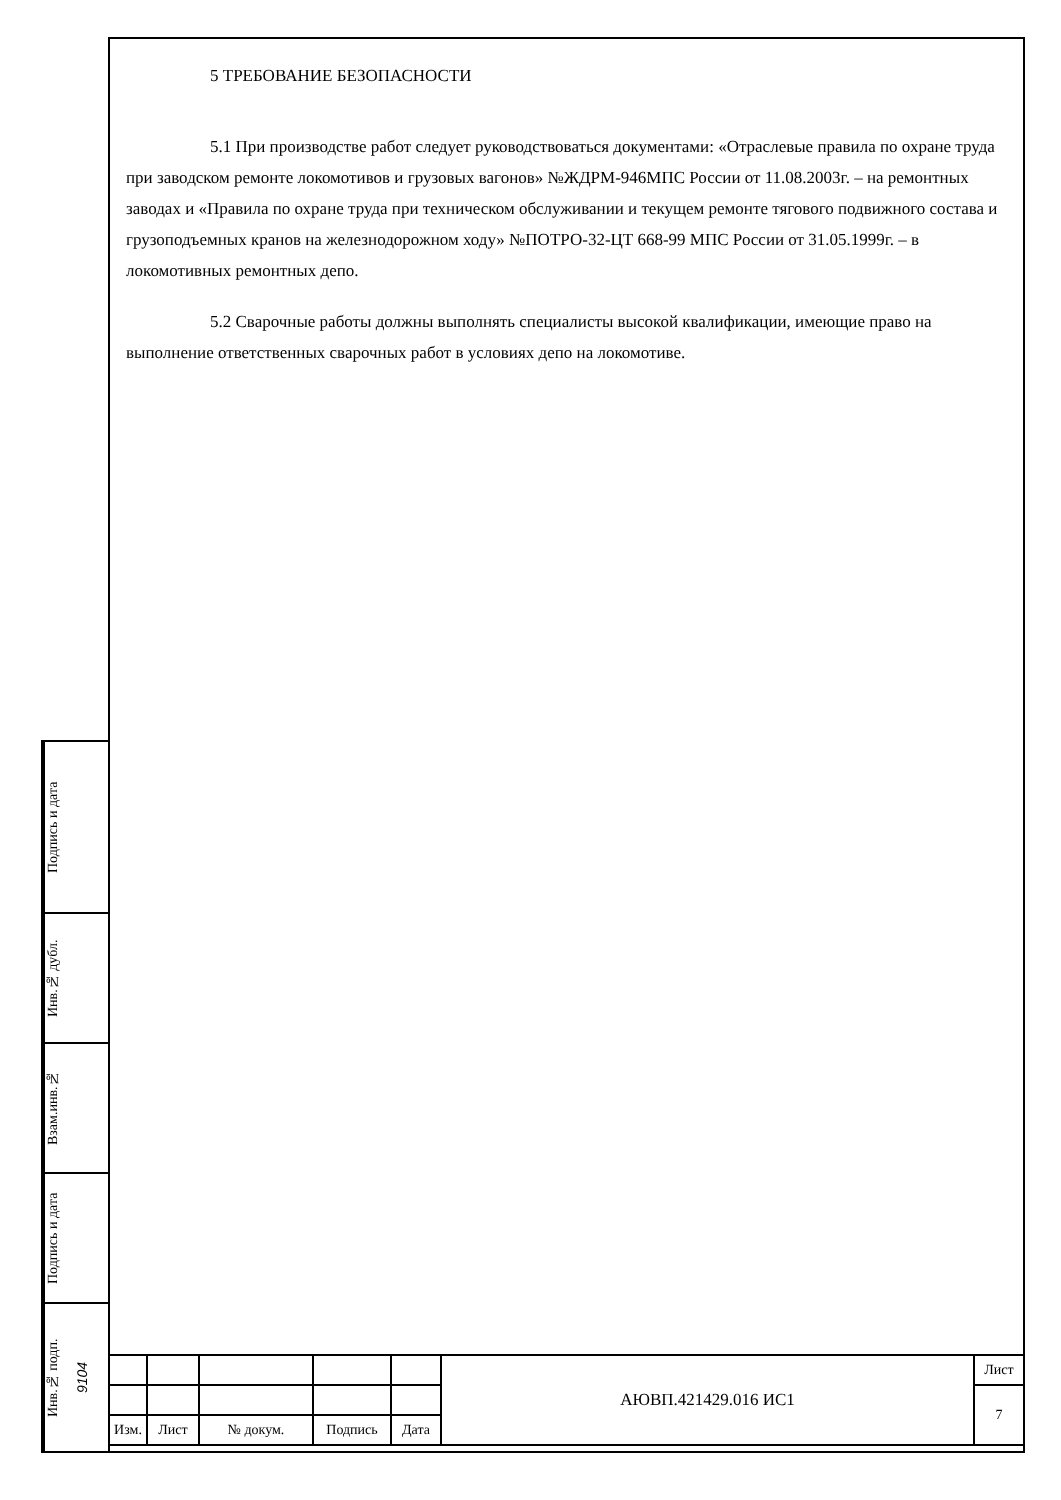5 ТРЕБОВАНИЕ БЕЗОПАСНОСТИ
5.1 При производстве работ следует руководствоваться документами: «Отраслевые правила по охране труда при заводском ремонте локомотивов и грузовых вагонов» №ЖДРМ-946МПС России от 11.08.2003г. – на ремонтных заводах и «Правила по охране труда при техническом обслуживании и текущем ремонте тягового подвижного состава и грузоподъемных кранов на железнодорожном ходу» №ПОТРО-32-ЦТ 668-99 МПС России от 31.05.1999г. – в локомотивных ремонтных депо.
5.2 Сварочные работы должны выполнять специалисты высокой квалификации, имеющие право на выполнение ответственных сварочных работ в условиях депо на локомотиве.
Подпись и дата
Инв.№ дубл.
Взам.инв.№
Подпись и дата
Инв.№ подп. 9104
| | | | | | АЮВП.421429.016 ИС1 | Лист |
| | | | | | | 7 |
| Изм. | Лист | № докум. | Подпись | Дата | | |